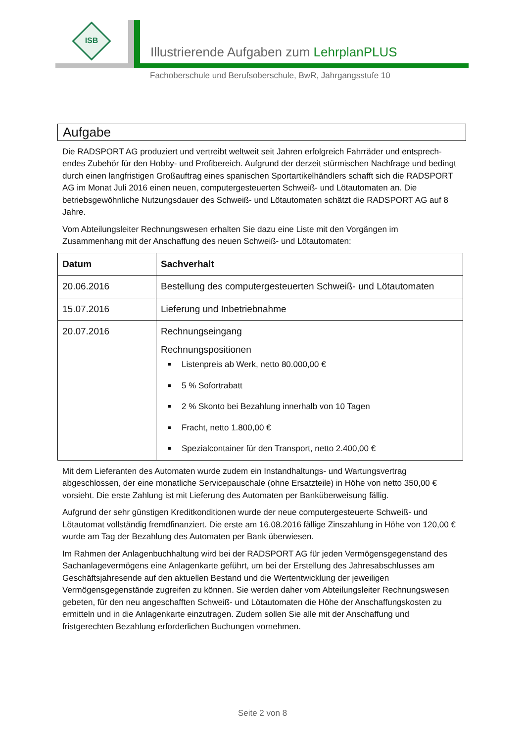ISB
Illustrierende Aufgaben zum LehrplanPLUS
Fachoberschule und Berufsoberschule, BwR, Jahrgangsstufe 10
Aufgabe
Die RADSPORT AG produziert und vertreibt weltweit seit Jahren erfolgreich Fahrräder und entsprech-endes Zubehör für den Hobby- und Profibereich. Aufgrund der derzeit stürmischen Nachfrage und bedingt durch einen langfristigen Großauftrag eines spanischen Sportartikelhändlers schafft sich die RADSPORT AG im Monat Juli 2016 einen neuen, computergesteuerten Schweiß- und Lötautomaten an. Die betriebsgewöhnliche Nutzungsdauer des Schweiß- und Lötautomaten schätzt die RADSPORT AG auf 8 Jahre.
Vom Abteilungsleiter Rechnungswesen erhalten Sie dazu eine Liste mit den Vorgängen im Zusammenhang mit der Anschaffung des neuen Schweiß- und Lötautomaten:
| Datum | Sachverhalt |
| --- | --- |
| 20.06.2016 | Bestellung des computergesteuerten Schweiß- und Lötautomaten |
| 15.07.2016 | Lieferung und Inbetriebnahme |
| 20.07.2016 | Rechnungseingang Rechnungspositionen Listenpreis ab Werk, netto 80.000,00 € 5 % Sofortrabatt 2 % Skonto bei Bezahlung innerhalb von 10 Tagen Fracht, netto 1.800,00 € Spezialcontainer für den Transport, netto 2.400,00 € |
Mit dem Lieferanten des Automaten wurde zudem ein Instandhaltungs- und Wartungsvertrag abgeschlossen, der eine monatliche Servicepauschale (ohne Ersatzteile) in Höhe von netto 350,00 € vorsieht. Die erste Zahlung ist mit Lieferung des Automaten per Banküberweisung fällig.
Aufgrund der sehr günstigen Kreditkonditionen wurde der neue computergesteuerte Schweiß- und Lötautomat vollständig fremdfinanziert. Die erste am 16.08.2016 fällige Zinszahlung in Höhe von 120,00 € wurde am Tag der Bezahlung des Automaten per Bank überwiesen.
Im Rahmen der Anlagenbuchhaltung wird bei der RADSPORT AG für jeden Vermögensgegenstand des Sachanlagevermögens eine Anlagenkarte geführt, um bei der Erstellung des Jahresabschlusses am Geschäftsjahresende auf den aktuellen Bestand und die Wertentwicklung der jeweiligen Vermögensgegenstände zugreifen zu können. Sie werden daher vom Abteilungsleiter Rechnungswesen gebeten, für den neu angeschafften Schweiß- und Lötautomaten die Höhe der Anschaffungskosten zu ermitteln und in die Anlagenkarte einzutragen. Zudem sollen Sie alle mit der Anschaffung und fristgerechten Bezahlung erforderlichen Buchungen vornehmen.
Seite 2 von 8